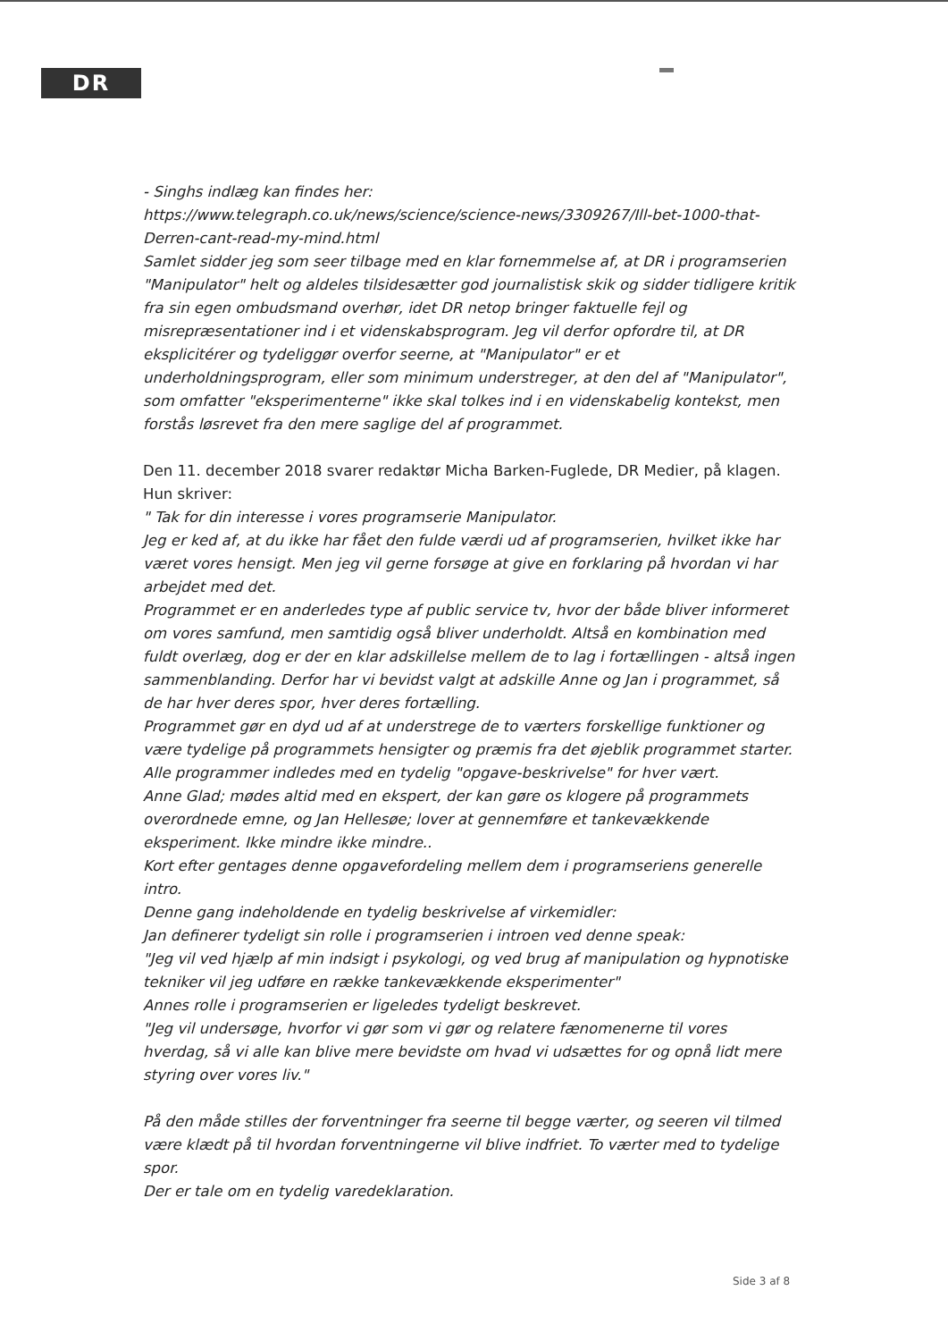DR
- Singhs indlæg kan findes her:
https://www.telegraph.co.uk/news/science/science-news/3309267/Ill-bet-1000-that-Derren-cant-read-my-mind.html
Samlet sidder jeg som seer tilbage med en klar fornemmelse af, at DR i programserien "Manipulator" helt og aldeles tilsidesætter god journalistisk skik og sidder tidligere kritik fra sin egen ombudsmand overhør, idet DR netop bringer faktuelle fejl og misrepræsentationer ind i et videnskabsprogram. Jeg vil derfor opfordre til, at DR eksplicitérer og tydeliggør overfor seerne, at "Manipulator" er et underholdningsprogram, eller som minimum understreger, at den del af "Manipulator", som omfatter "eksperimenterne" ikke skal tolkes ind i en videnskabelig kontekst, men forstås løsrevet fra den mere saglige del af programmet.
Den 11. december 2018 svarer redaktør Micha Barken-Fuglede, DR Medier, på klagen. Hun skriver:
" Tak for din interesse i vores programserie Manipulator.
Jeg er ked af, at du ikke har fået den fulde værdi ud af programserien, hvilket ikke har været vores hensigt. Men jeg vil gerne forsøge at give en forklaring på hvordan vi har arbejdet med det.
Programmet er en anderledes type af public service tv, hvor der både bliver informeret om vores samfund, men samtidig også bliver underholdt. Altså en kombination med fuldt overlæg, dog er der en klar adskillelse mellem de to lag i fortællingen - altså ingen sammenblanding. Derfor har vi bevidst valgt at adskille Anne og Jan i programmet, så de har hver deres spor, hver deres fortælling.
Programmet gør en dyd ud af at understrege de to værters forskellige funktioner og være tydelige på programmets hensigter og præmis fra det øjeblik programmet starter.
Alle programmer indledes med en tydelig "opgave-beskrivelse" for hver vært.
Anne Glad; mødes altid med en ekspert, der kan gøre os klogere på programmets overordnede emne, og Jan Hellesøe; lover at gennemføre et tankevækkende eksperiment. Ikke mindre ikke mindre..
Kort efter gentages denne opgavefordeling mellem dem i programseriens generelle intro.
Denne gang indeholdende en tydelig beskrivelse af virkemidler:
Jan definerer tydeligt sin rolle i programserien i introen ved denne speak:
"Jeg vil ved hjælp af min indsigt i psykologi, og ved brug af manipulation og hypnotiske tekniker vil jeg udføre en række tankevækkende eksperimenter"
Annes rolle i programserien er ligeledes tydeligt beskrevet.
"Jeg vil undersøge, hvorfor vi gør som vi gør og relatere fænomenerne til vores hverdag, så vi alle kan blive mere bevidste om hvad vi udsættes for og opnå lidt mere styring over vores liv."
På den måde stilles der forventninger fra seerne til begge værter, og seeren vil tilmed være klædt på til hvordan forventningerne vil blive indfriet. To værter med to tydelige spor.
Der er tale om en tydelig varedeklaration.
Side 3 af 8